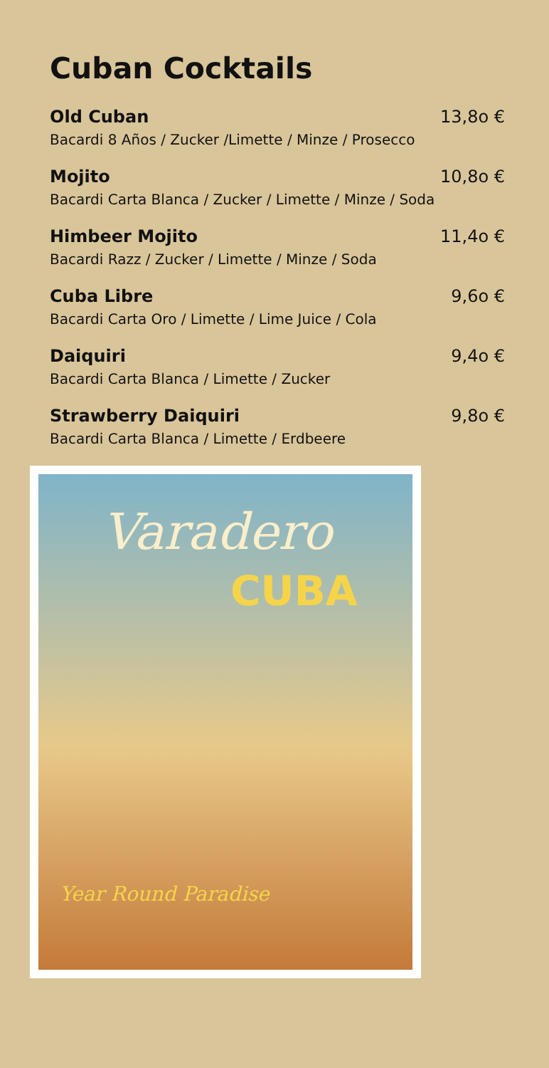Cuban Cocktails
Old Cuban 13,8o €
Bacardi 8 Años / Zucker /Limette / Minze / Prosecco
Mojito 10,8o €
Bacardi Carta Blanca / Zucker / Limette / Minze / Soda
Himbeer Mojito 11,4o €
Bacardi Razz / Zucker / Limette / Minze / Soda
Cuba Libre 9,6o €
Bacardi Carta Oro / Limette / Lime Juice / Cola
Daiquiri 9,4o €
Bacardi Carta Blanca / Limette / Zucker
Strawberry Daiquiri 9,8o €
Bacardi Carta Blanca / Limette / Erdbeere
Varadero
CUBA
Year Round Paradise